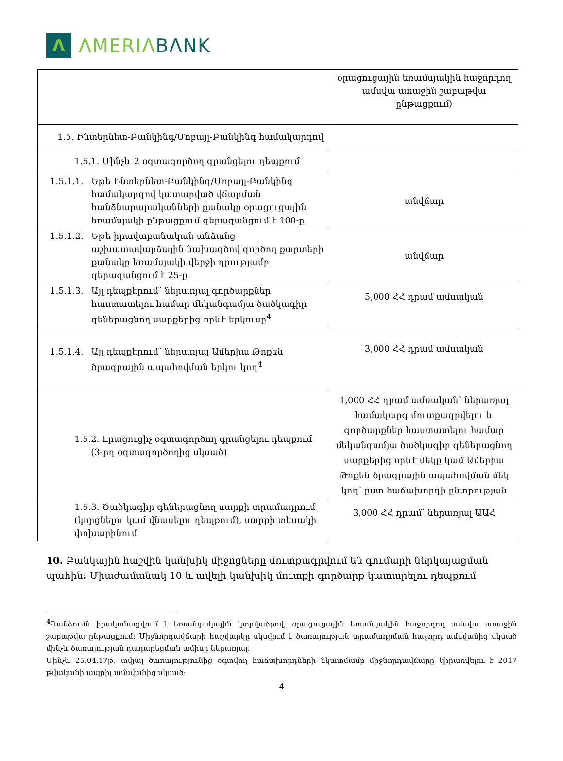Λ
ΛMERIΛBΛNK
| | օրացուցային եռամսյակին հաջորդող ամսվա առաջին շաբաթվա ընթացքում) |
| 1.5. Ինտերնետ-Բանկինգ/Մոբայլ-Բանկինգ համակարգով | |
| 1.5.1. Մինչև 2 օգտագործող գրանցելու դեպքում | |
| 1.5.1.1. Եթե Ինտերնետ-Բանկինգ/Մոբայլ-Բանկինգ համակարգով կատարված վճարման հանձնարարականների քանակը օրացուցային եռամսյակի ընթացքում գերազանցում է 100-ը | անվճար |
| 1.5.1.2. Եթե իրավաբանական անձանց աշխատավարձային նախագծով գործող քարտերի քանակը եռամսյակի վերջի դրությամբ գերազանցում է 25-ը | անվճար |
| 1.5.1.3. Այլ դեպքերում՝ ներառյալ գործարքներ հաստատելու համար մեկանգամյա ծածկագիր գեներացնող սարքերից որևէ երկուսը<sup>4</sup> | 5,000 ՀՀ դրամ ամսական |
| 1.5.1.4. Այլ դեպքերում՝ ներառյալ Ամերիա Թոքեն ծրագրային ապահովման երկու կոդ<sup>4</sup> | 3,000 ՀՀ դրամ ամսական |
| 1.5.2. Լրացուցիչ օգտագործող գրանցելու դեպքում (3-րդ օգտագործողից սկսած) | 1,000 ՀՀ դրամ ամսական՝ ներառյալ համակարգ մուտքագրվելու և գործարքներ հաստատելու համար մեկանգամյա ծածկագիր գեներացնող սարքերից որևէ մեկը կամ Ամերիա Թոքեն ծրագրային ապահովման մեկ կոդ՝ ըստ հաճախորդի ընտրության |
| 1.5.3. Ծածկագիր գեներացնող սարքի տրամադրում (կորցնելու կամ վնասելու դեպքում), սարքի տեսակի փոխարինում | 3,000 ՀՀ դրամ՝ ներառյալ ԱԱՀ |
10. Բանկային հաշվին կանխիկ միջոցները մուտքագրվում են գումարի ներկայացման պահին: Միաժամանակ 10 և ավելի կանխիկ մուտքի գործարք կատարելու դեպքում
<sup>4</sup> Գանձումն իրականացվում է եռամսյակային կտրվածքով, օրացուցային եռամսյակին հաջորդող ամսվա առաջին շաբաթվա ընթացքում: Միջնորդավճարի հաշվարկը սկսվում է ծառայության տրամադրման հաջորդ ամսվանից սկսած մինչև ծառայության դադարեցման ամիսը ներառյալ:
Մինչև 25.04.17թ. տվյալ ծառայությունից օգտվող հաճախորդների նկատմամբ միջնորդավճարը կիրառվելու է 2017 թվականի ապրիլ ամսվանից սկսած:
4